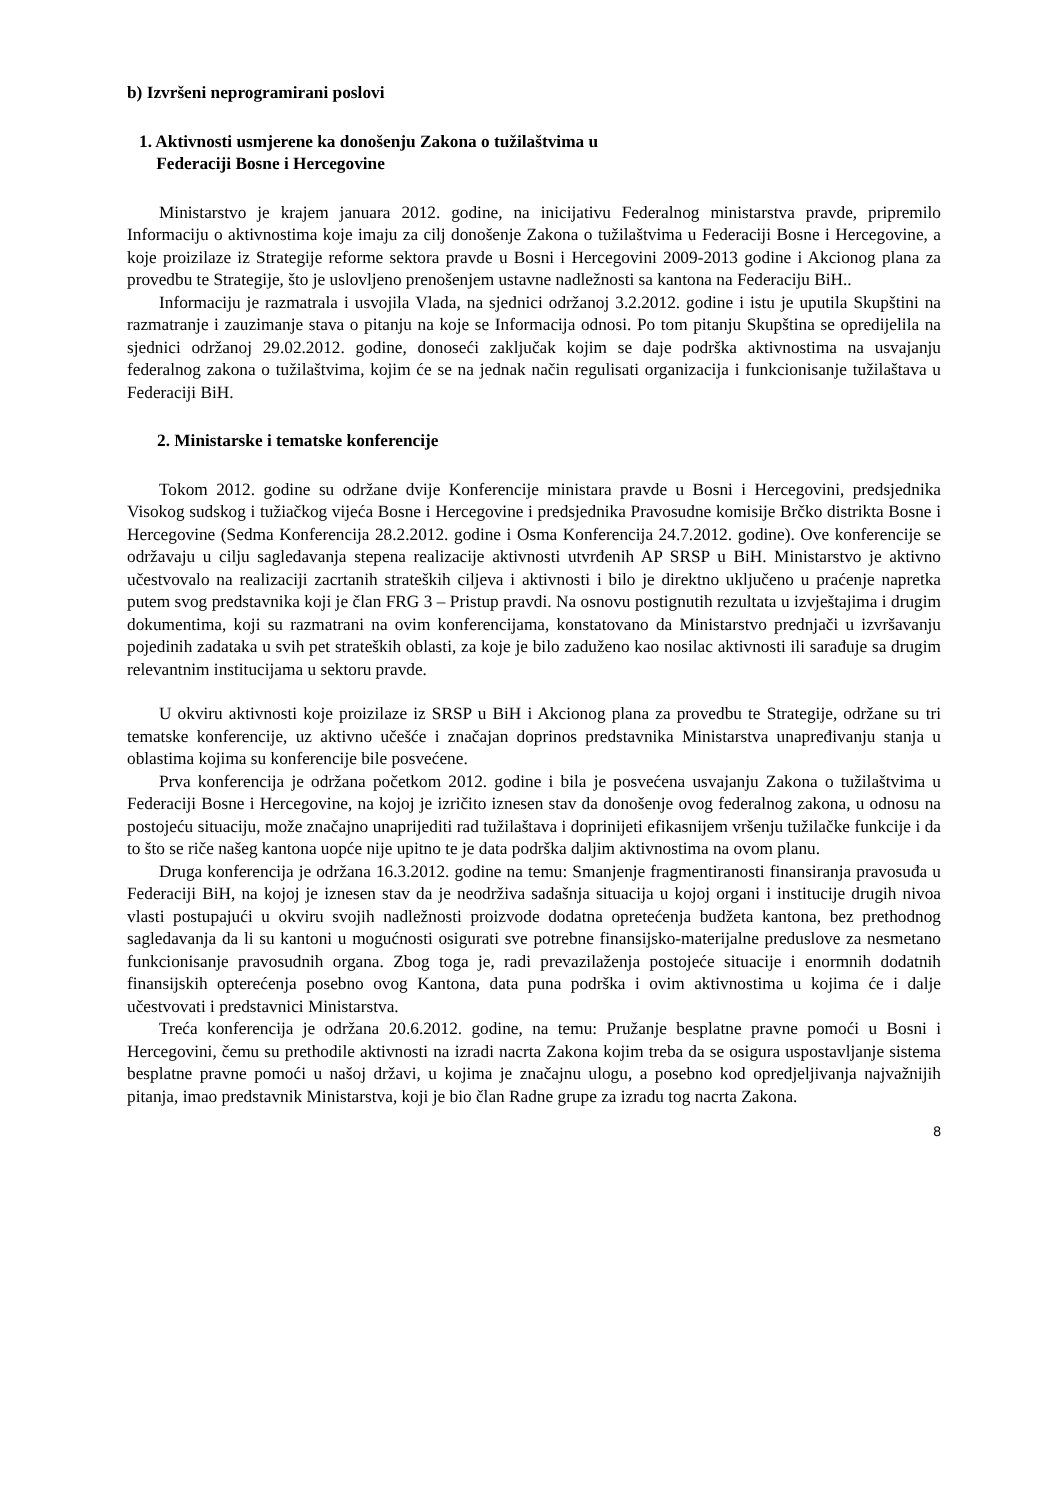b) Izvršeni neprogramirani poslovi
1. Aktivnosti usmjerene ka donošenju Zakona o tužilaštvima u
Federaciji Bosne i Hercegovine
Ministarstvo je krajem januara 2012. godine, na inicijativu Federalnog ministarstva pravde, pripremilo Informaciju o aktivnostima koje imaju za cilj donošenje Zakona o tužilaštvima u Federaciji Bosne i Hercegovine, a koje proizilaze iz Strategije reforme sektora pravde u Bosni i Hercegovini 2009-2013 godine i Akcionog plana za provedbu te Strategije, što je uslovljeno prenošenjem ustavne nadležnosti sa kantona na Federaciju BiH..
Informaciju je razmatrala i usvojila Vlada, na sjednici održanoj 3.2.2012. godine i istu je uputila Skupštini na razmatranje i zauzimanje stava o pitanju na koje se Informacija odnosi. Po tom pitanju Skupština se opredijelila na sjednici održanoj 29.02.2012. godine, donoseći zaključak kojim se daje podrška aktivnostima na usvajanju federalnog zakona o tužilaštvima, kojim će se na jednak način regulisati organizacija i funkcionisanje tužilaštava u Federaciji BiH.
2. Ministarske i tematske konferencije
Tokom 2012. godine su održane dvije Konferencije ministara pravde u Bosni i Hercegovini, predsjednika Visokog sudskog i tužiačkog vijeća Bosne i Hercegovine i predsjednika Pravosudne komisije Brčko distrikta Bosne i Hercegovine (Sedma Konferencija 28.2.2012. godine i Osma Konferencija 24.7.2012. godine). Ove konferencije se održavaju u cilju sagledavanja stepena realizacije aktivnosti utvrđenih AP SRSP u BiH. Ministarstvo je aktivno učestvovalo na realizaciji zacrtanih strateških ciljeva i aktivnosti i bilo je direktno uključeno u praćenje napretka putem svog predstavnika koji je član FRG 3 – Pristup pravdi. Na osnovu postignutih rezultata u izvještajima i drugim dokumentima, koji su razmatrani na ovim konferencijama, konstatovano da Ministarstvo prednjači u izvršavanju pojedinih zadataka u svih pet strateških oblasti, za koje je bilo zaduženo kao nosilac aktivnosti ili sarađuje sa drugim relevantnim institucijama u sektoru pravde.
U okviru aktivnosti koje proizilaze iz SRSP u BiH i Akcionog plana za provedbu te Strategije, održane su tri tematske konferencije, uz aktivno učešće i značajan doprinos predstavnika Ministarstva unapređivanju stanja u oblastima kojima su konferencije bile posvećene.
Prva konferencija je održana početkom 2012. godine i bila je posvećena usvajanju Zakona o tužilaštvima u Federaciji Bosne i Hercegovine, na kojoj je izričito iznesen stav da donošenje ovog federalnog zakona, u odnosu na postojeću situaciju, može značajno unaprijediti rad tužilaštava i doprinijeti efikasnijem vršenju tužilačke funkcije i da to što se riče našeg kantona uopće nije upitno te je data podrška daljim aktivnostima na ovom planu.
Druga konferencija je održana 16.3.2012. godine na temu: Smanjenje fragmentiranosti finansiranja pravosuđa u Federaciji BiH, na kojoj je iznesen stav da je neodrživa sadašnja situacija u kojoj organi i institucije drugih nivoa vlasti postupajući u okviru svojih nadležnosti proizvode dodatna opretećenja budžeta kantona, bez prethodnog sagledavanja da li su kantoni u mogućnosti osigurati sve potrebne finansijsko-materijalne preduslove za nesmetano funkcionisanje pravosudnih organa. Zbog toga je, radi prevazilaženja postojeće situacije i enormnih dodatnih finansijskih opterećenja posebno ovog Kantona, data puna podrška i ovim aktivnostima u kojima će i dalje učestvovati i predstavnici Ministarstva.
Treća konferencija je održana 20.6.2012. godine, na temu: Pružanje besplatne pravne pomoći u Bosni i Hercegovini, čemu su prethodile aktivnosti na izradi nacrta Zakona kojim treba da se osigura uspostavljanje sistema besplatne pravne pomoći u našoj državi, u kojima je značajnu ulogu, a posebno kod opredjeljivanja najvažnijih pitanja, imao predstavnik Ministarstva, koji je bio član Radne grupe za izradu tog nacrta Zakona.
8